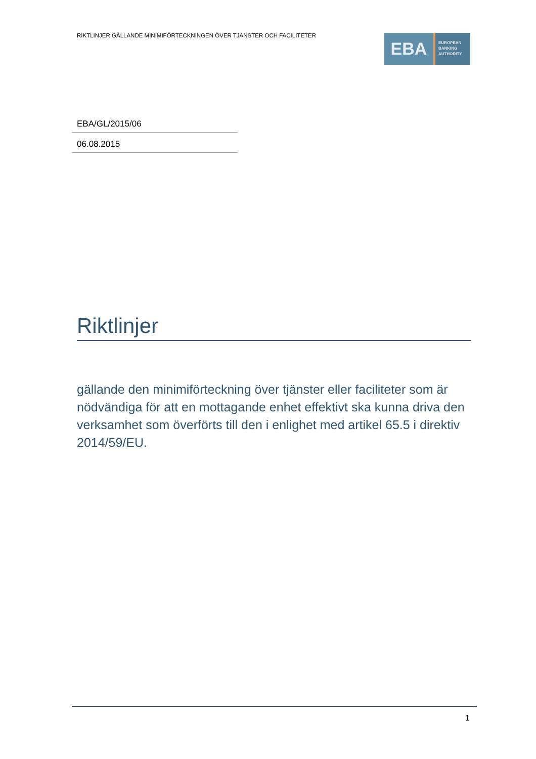RIKTLINJER GÄLLANDE MINIMIFÖRTECKNINGEN ÖVER TJÄNSTER OCH FACILITETER
EBA
EUROPEAN
BANKING
AUTHORITY
EBA/GL/2015/06
06.08.2015
Riktlinjer
gällande den minimiförteckning över tjänster eller faciliteter som är nödvändiga för att en mottagande enhet effektivt ska kunna driva den verksamhet som överförts till den i enlighet med artikel 65.5 i direktiv 2014/59/EU.
1